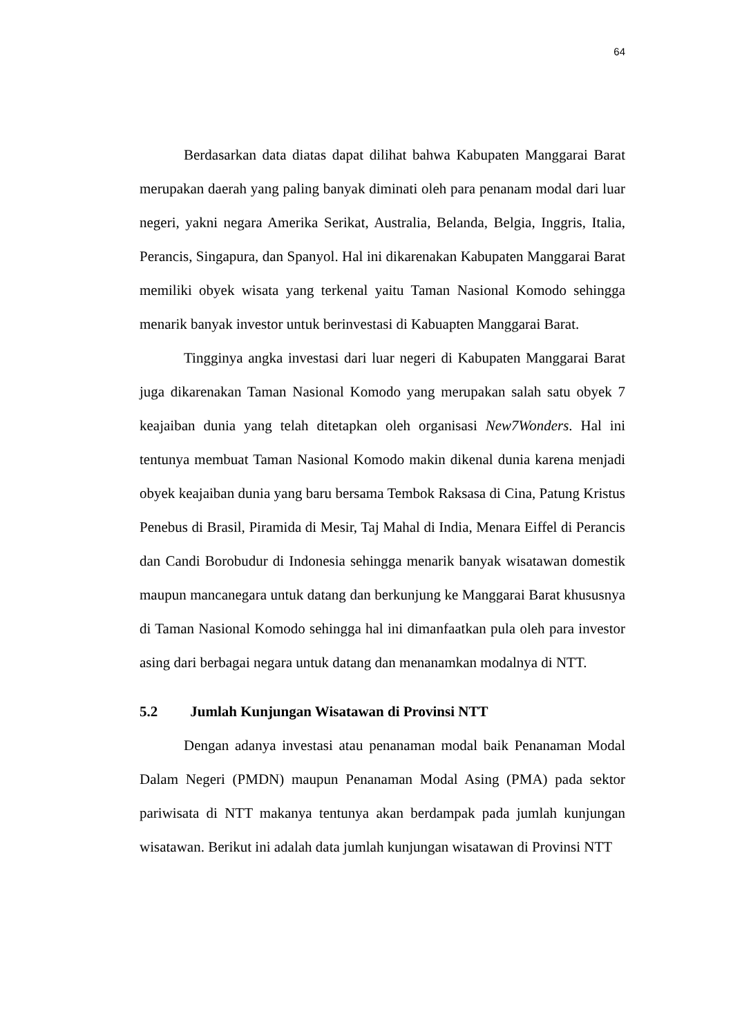64
Berdasarkan data diatas dapat dilihat bahwa Kabupaten Manggarai Barat merupakan daerah yang paling banyak diminati oleh para penanam modal dari luar negeri, yakni negara Amerika Serikat, Australia, Belanda, Belgia, Inggris, Italia, Perancis, Singapura, dan Spanyol. Hal ini dikarenakan Kabupaten Manggarai Barat memiliki obyek wisata yang terkenal yaitu Taman Nasional Komodo sehingga menarik banyak investor untuk berinvestasi di Kabuapten Manggarai Barat.
Tingginya angka investasi dari luar negeri di Kabupaten Manggarai Barat juga dikarenakan Taman Nasional Komodo yang merupakan salah satu obyek 7 keajaiban dunia yang telah ditetapkan oleh organisasi New7Wonders. Hal ini tentunya membuat Taman Nasional Komodo makin dikenal dunia karena menjadi obyek keajaiban dunia yang baru bersama Tembok Raksasa di Cina, Patung Kristus Penebus di Brasil, Piramida di Mesir, Taj Mahal di India, Menara Eiffel di Perancis dan Candi Borobudur di Indonesia sehingga menarik banyak wisatawan domestik maupun mancanegara untuk datang dan berkunjung ke Manggarai Barat khususnya di Taman Nasional Komodo sehingga hal ini dimanfaatkan pula oleh para investor asing dari berbagai negara untuk datang dan menanamkan modalnya di NTT.
5.2 Jumlah Kunjungan Wisatawan di Provinsi NTT
Dengan adanya investasi atau penanaman modal baik Penanaman Modal Dalam Negeri (PMDN) maupun Penanaman Modal Asing (PMA) pada sektor pariwisata di NTT makanya tentunya akan berdampak pada jumlah kunjungan wisatawan. Berikut ini adalah data jumlah kunjungan wisatawan di Provinsi NTT